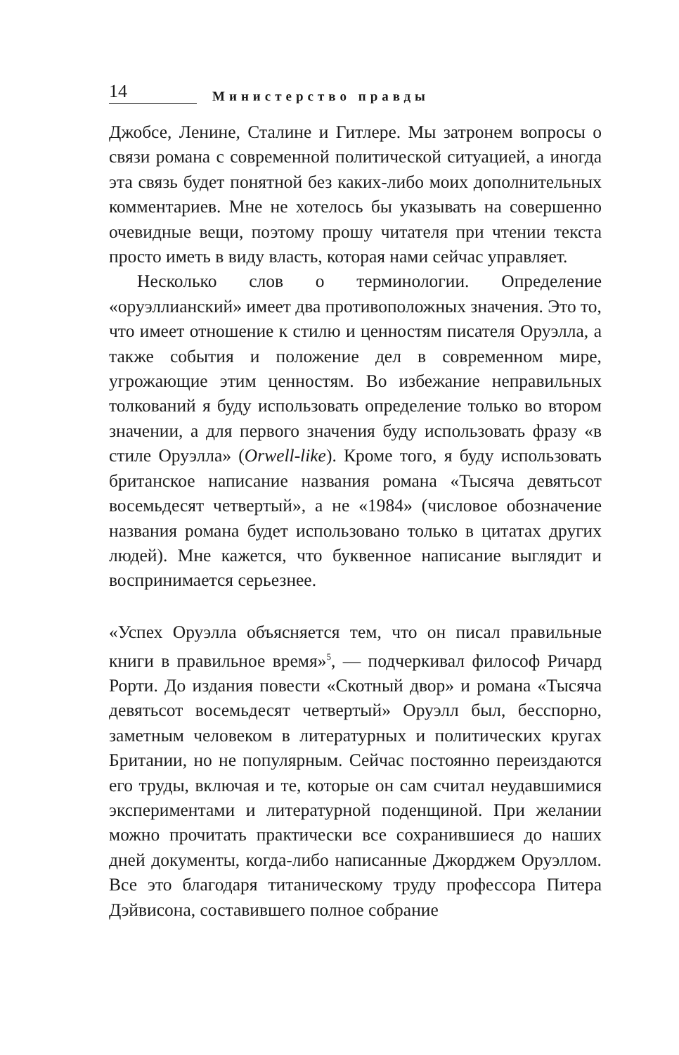14 Министерство правды
Джобсе, Ленине, Сталине и Гитлере. Мы затронем вопросы о связи романа с современной политической ситуацией, а иногда эта связь будет понятной без каких-либо моих дополнительных комментариев. Мне не хотелось бы указывать на совершенно очевидные вещи, поэтому прошу читателя при чтении текста просто иметь в виду власть, которая нами сейчас управляет.
Несколько слов о терминологии. Определение «оруэллианский» имеет два противоположных значения. Это то, что имеет отношение к стилю и ценностям писателя Оруэлла, а также события и положение дел в современном мире, угрожающие этим ценностям. Во избежание неправильных толкований я буду использовать определение только во втором значении, а для первого значения буду использовать фразу «в стиле Оруэлла» (Orwell-like). Кроме того, я буду использовать британское написание названия романа «Тысяча девятьсот восемьдесят четвертый», а не «1984» (числовое обозначение названия романа будет использовано только в цитатах других людей). Мне кажется, что буквенное написание выглядит и воспринимается серьезнее.
«Успех Оруэлла объясняется тем, что он писал правильные книги в правильное время»<sup>5</sup>, — подчеркивал философ Ричард Рорти. До издания повести «Скотный двор» и романа «Тысяча девятьсот восемьдесят четвертый» Оруэлл был, бесспорно, заметным человеком в литературных и политических кругах Британии, но не популярным. Сейчас постоянно переиздаются его труды, включая и те, которые он сам считал неудавшимися экспериментами и литературной поденщиной. При желании можно прочитать практически все сохранившиеся до наших дней документы, когда-либо написанные Джорджем Оруэллом. Все это благодаря титаническому труду профессора Питера Дэйвисона, составившего полное собрание